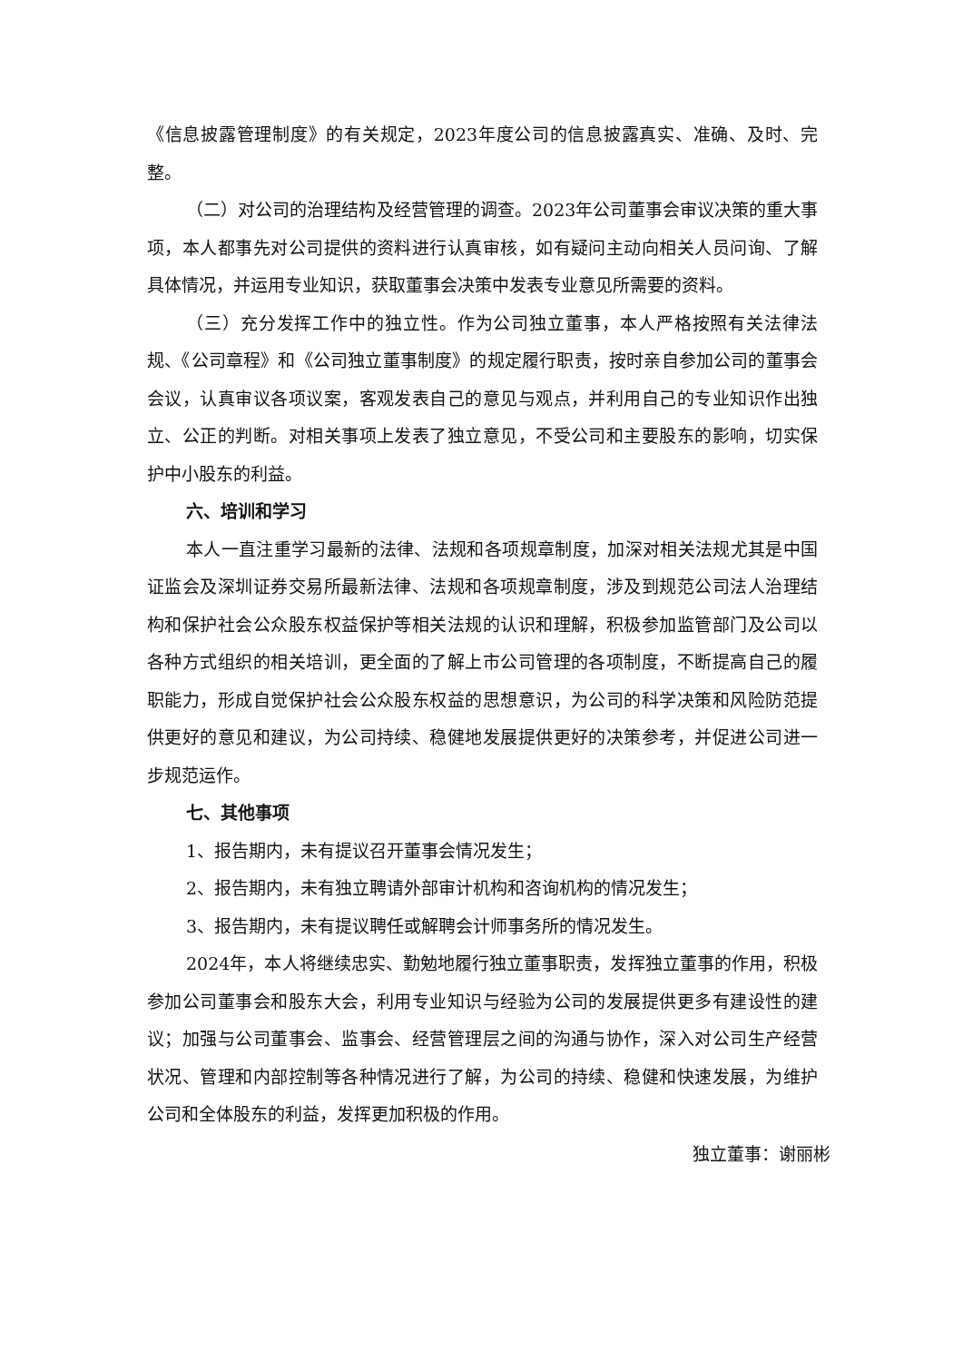《信息披露管理制度》的有关规定，2023年度公司的信息披露真实、准确、及时、完整。
（二）对公司的治理结构及经营管理的调查。2023年公司董事会审议决策的重大事项，本人都事先对公司提供的资料进行认真审核，如有疑问主动向相关人员问询、了解具体情况，并运用专业知识，获取董事会决策中发表专业意见所需要的资料。
（三）充分发挥工作中的独立性。作为公司独立董事，本人严格按照有关法律法规、《公司章程》和《公司独立董事制度》的规定履行职责，按时亲自参加公司的董事会会议，认真审议各项议案，客观发表自己的意见与观点，并利用自己的专业知识作出独立、公正的判断。对相关事项上发表了独立意见，不受公司和主要股东的影响，切实保护中小股东的利益。
六、培训和学习
本人一直注重学习最新的法律、法规和各项规章制度，加深对相关法规尤其是中国证监会及深圳证券交易所最新法律、法规和各项规章制度，涉及到规范公司法人治理结构和保护社会公众股东权益保护等相关法规的认识和理解，积极参加监管部门及公司以各种方式组织的相关培训，更全面的了解上市公司管理的各项制度，不断提高自己的履职能力，形成自觉保护社会公众股东权益的思想意识，为公司的科学决策和风险防范提供更好的意见和建议，为公司持续、稳健地发展提供更好的决策参考，并促进公司进一步规范运作。
七、其他事项
1、报告期内，未有提议召开董事会情况发生；
2、报告期内，未有独立聘请外部审计机构和咨询机构的情况发生；
3、报告期内，未有提议聘任或解聘会计师事务所的情况发生。
2024年，本人将继续忠实、勤勉地履行独立董事职责，发挥独立董事的作用，积极参加公司董事会和股东大会，利用专业知识与经验为公司的发展提供更多有建设性的建议；加强与公司董事会、监事会、经营管理层之间的沟通与协作，深入对公司生产经营状况、管理和内部控制等各种情况进行了解，为公司的持续、稳健和快速发展，为维护公司和全体股东的利益，发挥更加积极的作用。
独立董事：谢丽彬